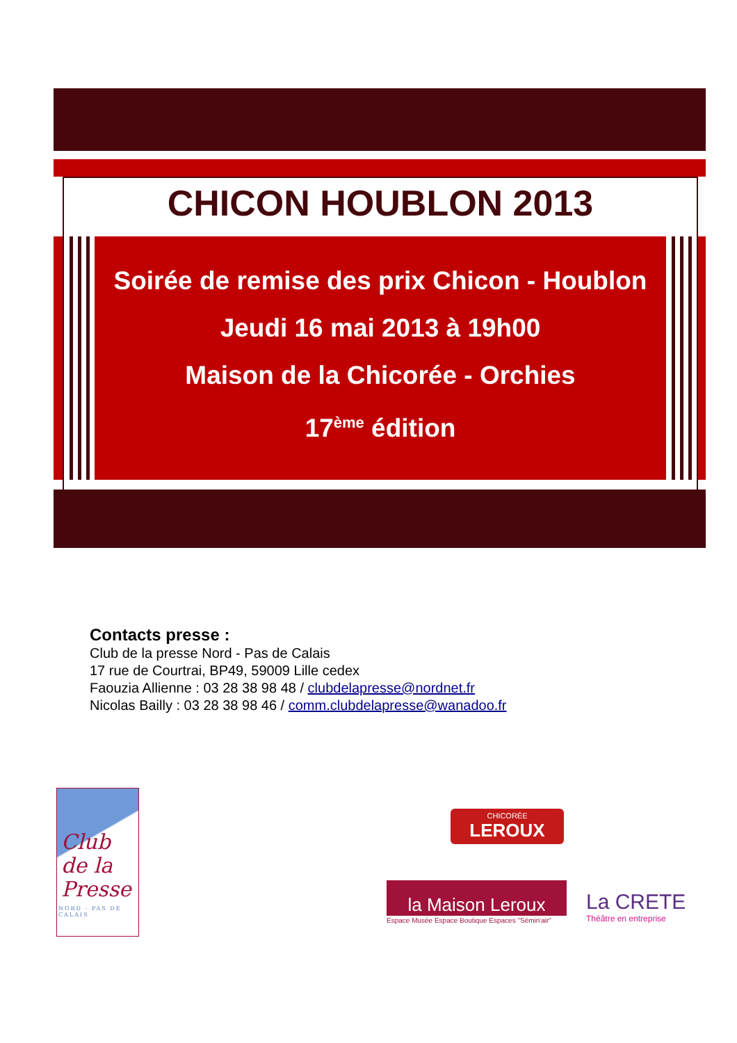CHICON HOUBLON 2013
Soirée de remise des prix Chicon - Houblon
Jeudi 16 mai 2013 à 19h00
Maison de la Chicorée - Orchies
17<sup>ème</sup> édition
Contacts presse :
Club de la presse Nord - Pas de Calais
17 rue de Courtrai, BP49, 59009 Lille cedex
Faouzia Allienne : 03 28 38 98 48 / clubdelapresse@nordnet.fr
Nicolas Bailly : 03 28 38 98 46 / comm.clubdelapresse@wanadoo.fr
Club
de la
Presse
NORD - PAS DE CALAIS
CHICORÉE
LEROUX
la Maison Leroux
Espace Musée Espace Boutique Espaces "Sémin'air"
La CRETE
Théâtre en entreprise